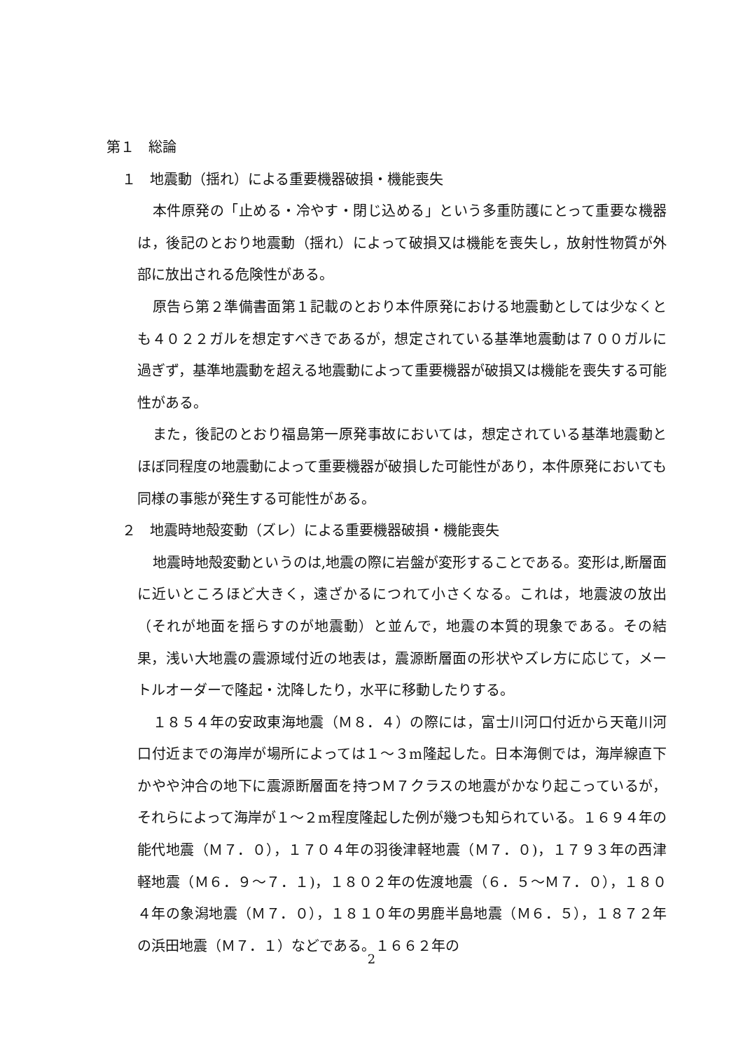第１　総論
１　地震動（揺れ）による重要機器破損・機能喪失
本件原発の「止める・冷やす・閉じ込める」という多重防護にとって重要な機器は，後記のとおり地震動（揺れ）によって破損又は機能を喪失し，放射性物質が外部に放出される危険性がある。
原告ら第２準備書面第１記載のとおり本件原発における地震動としては少なくとも４０２２ガルを想定すべきであるが，想定されている基準地震動は７００ガルに過ぎず，基準地震動を超える地震動によって重要機器が破損又は機能を喪失する可能性がある。
また，後記のとおり福島第一原発事故においては，想定されている基準地震動とほぼ同程度の地震動によって重要機器が破損した可能性があり，本件原発においても同様の事態が発生する可能性がある。
２　地震時地殻変動（ズレ）による重要機器破損・機能喪失
地震時地殻変動というのは,地震の際に岩盤が変形することである。変形は,断層面に近いところほど大きく，遠ざかるにつれて小さくなる。これは，地震波の放出（それが地面を揺らすのが地震動）と並んで，地震の本質的現象である。その結果，浅い大地震の震源域付近の地表は，震源断層面の形状やズレ方に応じて，メートルオーダーで隆起・沈降したり，水平に移動したりする。
１８５４年の安政東海地震（Ｍ８．４）の際には，富士川河口付近から天竜川河口付近までの海岸が場所によっては１～３m隆起した。日本海側では，海岸線直下かやや沖合の地下に震源断層面を持つＭ７クラスの地震がかなり起こっているが，それらによって海岸が１～２m程度隆起した例が幾つも知られている。１６９４年の能代地震（Ｍ７．０），１７０４年の羽後津軽地震（Ｍ７．０)，１７９３年の西津軽地震（Ｍ６．９～７．１)，１８０２年の佐渡地震（６．５～Ｍ７．０），１８０４年の象潟地震（Ｍ７．０），１８１０年の男鹿半島地震（Ｍ６．５），１８７２年の浜田地震（Ｍ７．１）などである。１６６２年の
2